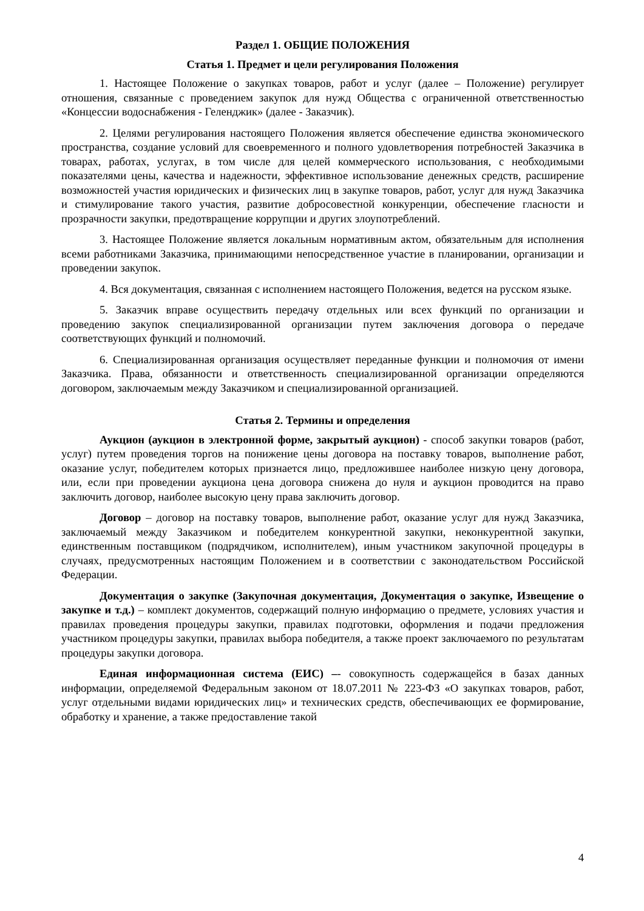Раздел 1. ОБЩИЕ ПОЛОЖЕНИЯ
Статья 1. Предмет и цели регулирования Положения
1. Настоящее Положение о закупках товаров, работ и услуг (далее – Положение) регулирует отношения, связанные с проведением закупок для нужд Общества с ограниченной ответственностью «Концессии водоснабжения - Геленджик» (далее - Заказчик).
2. Целями регулирования настоящего Положения является обеспечение единства экономического пространства, создание условий для своевременного и полного удовлетворения потребностей Заказчика в товарах, работах, услугах, в том числе для целей коммерческого использования, с необходимыми показателями цены, качества и надежности, эффективное использование денежных средств, расширение возможностей участия юридических и физических лиц в закупке товаров, работ, услуг для нужд Заказчика и стимулирование такого участия, развитие добросовестной конкуренции, обеспечение гласности и прозрачности закупки, предотвращение коррупции и других злоупотреблений.
3. Настоящее Положение является локальным нормативным актом, обязательным для исполнения всеми работниками Заказчика, принимающими непосредственное участие в планировании, организации и проведении закупок.
4. Вся документация, связанная с исполнением настоящего Положения, ведется на русском языке.
5. Заказчик вправе осуществить передачу отдельных или всех функций по организации и проведению закупок специализированной организации путем заключения договора о передаче соответствующих функций и полномочий.
6. Специализированная организация осуществляет переданные функции и полномочия от имени Заказчика. Права, обязанности и ответственность специализированной организации определяются договором, заключаемым между Заказчиком и специализированной организацией.
Статья 2. Термины и определения
Аукцион (аукцион в электронной форме, закрытый аукцион) - способ закупки товаров (работ, услуг) путем проведения торгов на понижение цены договора на поставку товаров, выполнение работ, оказание услуг, победителем которых признается лицо, предложившее наиболее низкую цену договора, или, если при проведении аукциона цена договора снижена до нуля и аукцион проводится на право заключить договор, наиболее высокую цену права заключить договор.
Договор – договор на поставку товаров, выполнение работ, оказание услуг для нужд Заказчика, заключаемый между Заказчиком и победителем конкурентной закупки, неконкурентной закупки, единственным поставщиком (подрядчиком, исполнителем), иным участником закупочной процедуры в случаях, предусмотренных настоящим Положением и в соответствии с законодательством Российской Федерации.
Документация о закупке (Закупочная документация, Документация о закупке, Извещение о закупке и т.д.) – комплект документов, содержащий полную информацию о предмете, условиях участия и правилах проведения процедуры закупки, правилах подготовки, оформления и подачи предложения участником процедуры закупки, правилах выбора победителя, а также проект заключаемого по результатам процедуры закупки договора.
Единая информационная система (ЕИС) –- совокупность содержащейся в базах данных информации, определяемой Федеральным законом от 18.07.2011 № 223-ФЗ «О закупках товаров, работ, услуг отдельными видами юридических лиц» и технических средств, обеспечивающих ее формирование, обработку и хранение, а также предоставление такой
4